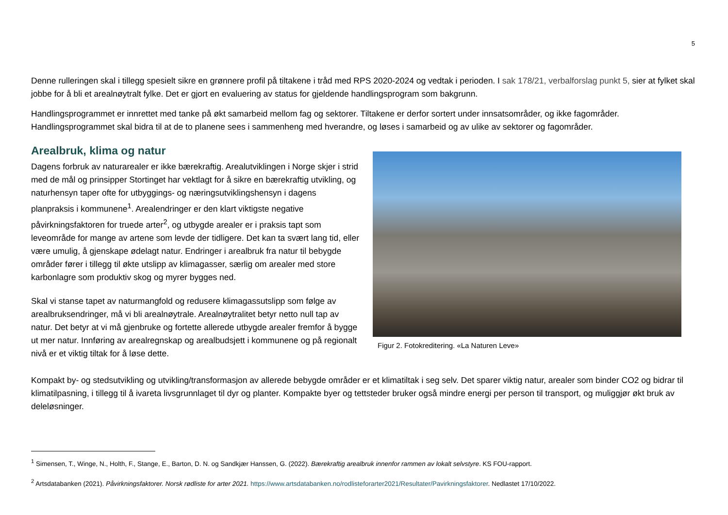5
Denne rulleringen skal i tillegg spesielt sikre en grønnere profil på tiltakene i tråd med RPS 2020-2024 og vedtak i perioden. I sak 178/21, verbalforslag punkt 5, sier at fylket skal jobbe for å bli et arealnøytralt fylke. Det er gjort en evaluering av status for gjeldende handlingsprogram som bakgrunn.
Handlingsprogrammet er innrettet med tanke på økt samarbeid mellom fag og sektorer. Tiltakene er derfor sortert under innsatsområder, og ikke fagområder. Handlingsprogrammet skal bidra til at de to planene sees i sammenheng med hverandre, og løses i samarbeid og av ulike av sektorer og fagområder.
Arealbruk, klima og natur
Dagens forbruk av naturarealer er ikke bærekraftig. Arealutviklingen i Norge skjer i strid med de mål og prinsipper Stortinget har vektlagt for å sikre en bærekraftig utvikling, og naturhensyn taper ofte for utbyggings- og næringsutviklingshensyn i dagens planpraksis i kommunene<sup>1</sup>. Arealendringer er den klart viktigste negative påvirkningsfaktoren for truede arter<sup>2</sup>, og utbygde arealer er i praksis tapt som leveområde for mange av artene som levde der tidligere. Det kan ta svært lang tid, eller være umulig, å gjenskape ødelagt natur. Endringer i arealbruk fra natur til bebygde områder fører i tillegg til økte utslipp av klimagasser, særlig om arealer med store karbonlagre som produktiv skog og myrer bygges ned.
Skal vi stanse tapet av naturmangfold og redusere klimagassutslipp som følge av arealbruksendringer, må vi bli arealnøytrale. Arealnøytralitet betyr netto null tap av natur. Det betyr at vi må gjenbruke og fortette allerede utbygde arealer fremfor å bygge ut mer natur. Innføring av arealregnskap og arealbudsjett i kommunene og på regionalt nivå er et viktig tiltak for å løse dette.
Figur 2. Fotokreditering. «La Naturen Leve»
Kompakt by- og stedsutvikling og utvikling/transformasjon av allerede bebygde områder er et klimatiltak i seg selv. Det sparer viktig natur, arealer som binder CO2 og bidrar til klimatilpasning, i tillegg til å ivareta livsgrunnlaget til dyr og planter. Kompakte byer og tettsteder bruker også mindre energi per person til transport, og muliggjør økt bruk av deleløsninger.
<sup>1</sup> Simensen, T., Winge, N., Holth, F., Stange, E., Barton, D. N. og Sandkjær Hanssen, G. (2022). Bærekraftig arealbruk innenfor rammen av lokalt selvstyre. KS FOU-rapport.
<sup>2</sup> Artsdatabanken (2021). Påvirkningsfaktorer. Norsk rødliste for arter 2021. https://www.artsdatabanken.no/rodlisteforarter2021/Resultater/Pavirkningsfaktorer. Nedlastet 17/10/2022.